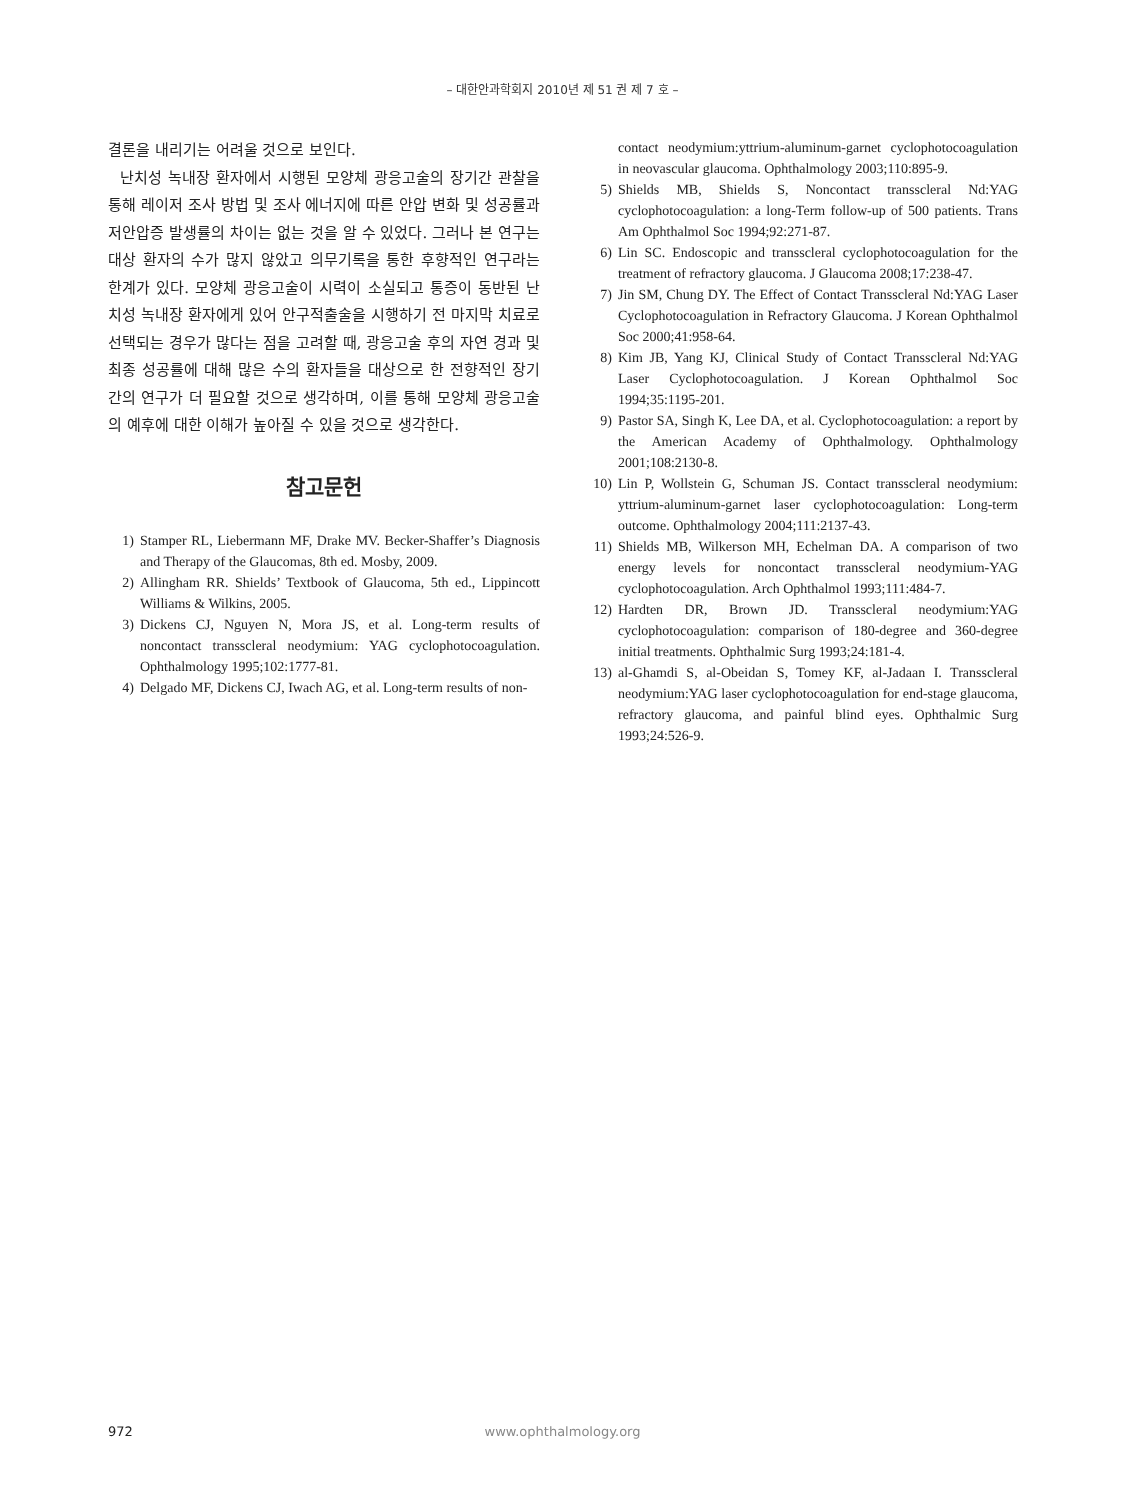– 대한안과학회지 2010년 제 51 권 제 7 호 –
결론을 내리기는 어려울 것으로 보인다.
난치성 녹내장 환자에서 시행된 모양체 광응고술의 장기간 관찰을 통해 레이저 조사 방법 및 조사 에너지에 따른 안압 변화 및 성공률과 저안압증 발생률의 차이는 없는 것을 알 수 있었다. 그러나 본 연구는 대상 환자의 수가 많지 않았고 의무기록을 통한 후향적인 연구라는 한계가 있다. 모양체 광응고술이 시력이 소실되고 통증이 동반된 난치성 녹내장 환자에게 있어 안구적출술을 시행하기 전 마지막 치료로 선택되는 경우가 많다는 점을 고려할 때, 광응고술 후의 자연 경과 및 최종 성공률에 대해 많은 수의 환자들을 대상으로 한 전향적인 장기간의 연구가 더 필요할 것으로 생각하며, 이를 통해 모양체 광응고술의 예후에 대한 이해가 높아질 수 있을 것으로 생각한다.
참고문헌
1) Stamper RL, Liebermann MF, Drake MV. Becker-Shaffer’s Diagnosis and Therapy of the Glaucomas, 8th ed. Mosby, 2009.
2) Allingham RR. Shields’ Textbook of Glaucoma, 5th ed., Lippincott Williams & Wilkins, 2005.
3) Dickens CJ, Nguyen N, Mora JS, et al. Long-term results of noncontact transscleral neodymium: YAG cyclophotocoagulation. Ophthalmology 1995;102:1777-81.
4) Delgado MF, Dickens CJ, Iwach AG, et al. Long-term results of non-
contact neodymium:yttrium-aluminum-garnet cyclophotocoagulation in neovascular glaucoma. Ophthalmology 2003;110:895-9.
5) Shields MB, Shields S, Noncontact transscleral Nd:YAG cyclophotocoagulation: a long-Term follow-up of 500 patients. Trans Am Ophthalmol Soc 1994;92:271-87.
6) Lin SC. Endoscopic and transscleral cyclophotocoagulation for the treatment of refractory glaucoma. J Glaucoma 2008;17:238-47.
7) Jin SM, Chung DY. The Effect of Contact Transscleral Nd:YAG Laser Cyclophotocoagulation in Refractory Glaucoma. J Korean Ophthalmol Soc 2000;41:958-64.
8) Kim JB, Yang KJ, Clinical Study of Contact Transscleral Nd:YAG Laser Cyclophotocoagulation. J Korean Ophthalmol Soc 1994;35:1195-201.
9) Pastor SA, Singh K, Lee DA, et al. Cyclophotocoagulation: a report by the American Academy of Ophthalmology. Ophthalmology 2001;108:2130-8.
10) Lin P, Wollstein G, Schuman JS. Contact transscleral neodymium: yttrium-aluminum-garnet laser cyclophotocoagulation: Long-term outcome. Ophthalmology 2004;111:2137-43.
11) Shields MB, Wilkerson MH, Echelman DA. A comparison of two energy levels for noncontact transscleral neodymium-YAG cyclophotocoagulation. Arch Ophthalmol 1993;111:484-7.
12) Hardten DR, Brown JD. Transscleral neodymium:YAG cyclophotocoagulation: comparison of 180-degree and 360-degree initial treatments. Ophthalmic Surg 1993;24:181-4.
13) al-Ghamdi S, al-Obeidan S, Tomey KF, al-Jadaan I. Transscleral neodymium:YAG laser cyclophotocoagulation for end-stage glaucoma, refractory glaucoma, and painful blind eyes. Ophthalmic Surg 1993;24:526-9.
972 www.ophthalmology.org